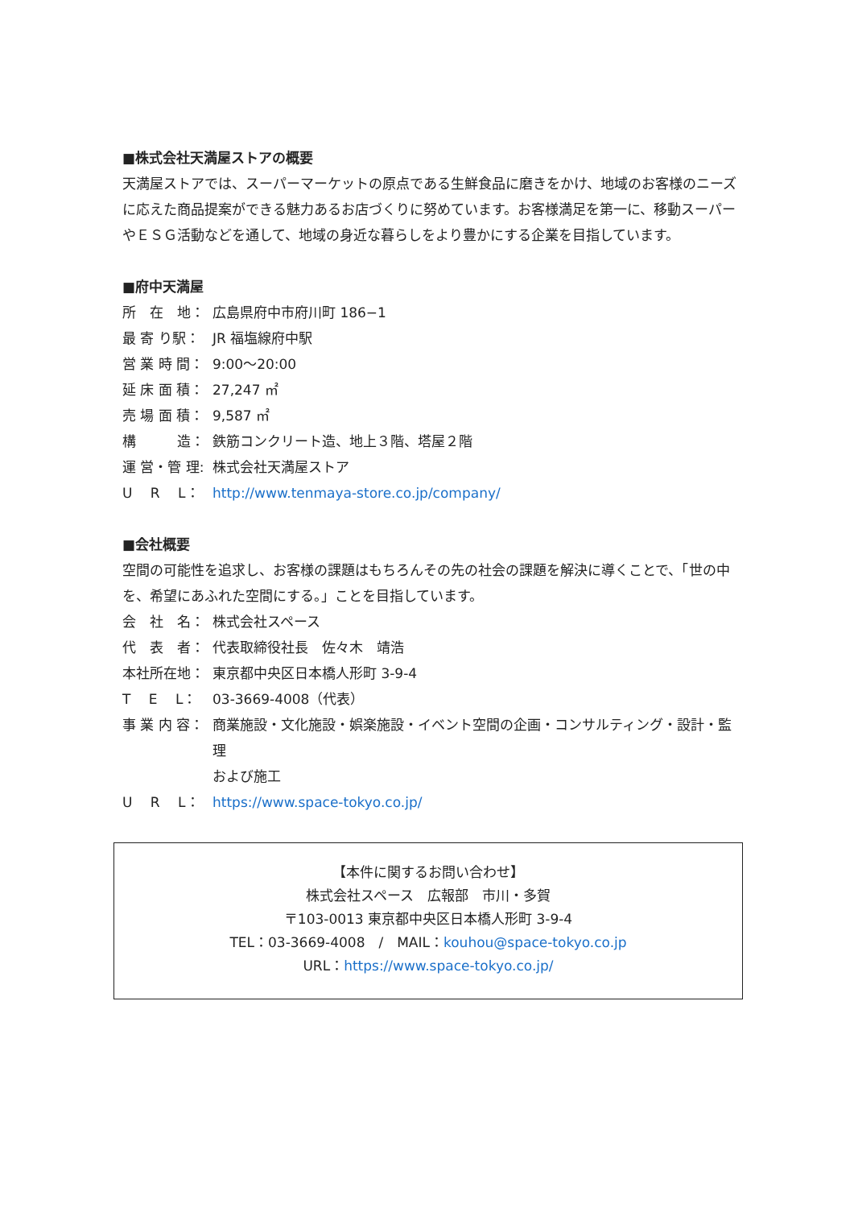■株式会社天満屋ストアの概要
天満屋ストアでは、スーパーマーケットの原点である生鮮食品に磨きをかけ、地域のお客様のニーズに応えた商品提案ができる魅力あるお店づくりに努めています。お客様満足を第一に、移動スーパーやＥＳＧ活動などを通して、地域の身近な暮らしをより豊かにする企業を目指しています。
■府中天満屋
所　在　地： 広島県府中市府川町 186−1
最 寄 り駅： JR 福塩線府中駅
営 業 時 間： 9:00～20:00
延 床 面 積： 27,247 ㎡
売 場 面 積： 9,587 ㎡
構　　　造： 鉄筋コンクリート造、地上３階、塔屋２階
運 営・管 理: 株式会社天満屋ストア
U　 R　 L： http://www.tenmaya-store.co.jp/company/
■会社概要
空間の可能性を追求し、お客様の課題はもちろんその先の社会の課題を解決に導くことで、「世の中を、希望にあふれた空間にする。」ことを目指しています。
会　社　名： 株式会社スペース
代　表　者： 代表取締役社長　佐々木　靖浩
本社所在地： 東京都中央区日本橋人形町 3-9-4
T　 E　 L： 03-3669-4008（代表）
事 業 内 容： 商業施設・文化施設・娯楽施設・イベント空間の企画・コンサルティング・設計・監理
および施工
U　 R　 L： https://www.space-tokyo.co.jp/
【本件に関するお問い合わせ】
株式会社スペース　広報部　市川・多賀
〒103-0013 東京都中央区日本橋人形町 3-9-4
TEL：03-3669-4008　/　MAIL：kouhou@space-tokyo.co.jp
URL：https://www.space-tokyo.co.jp/